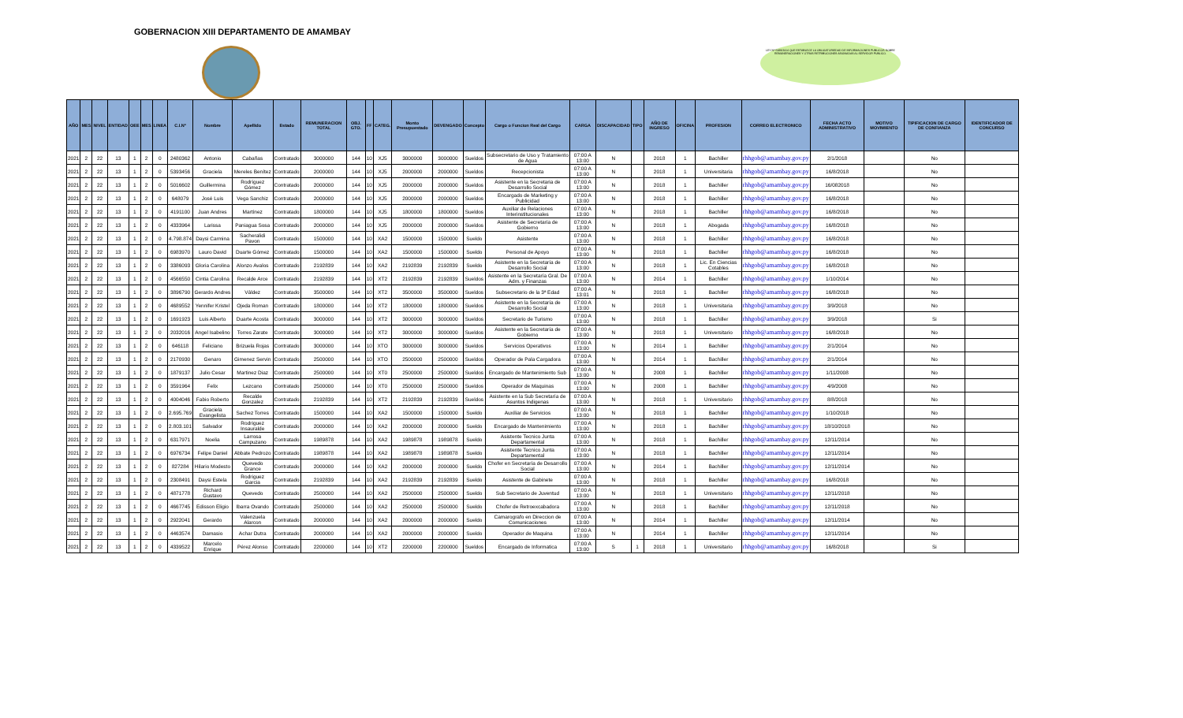GOBERNACION XIII DEPARTAMENTO DE AMAMBAY
LEY Nº 5189/2014 QUE ESTABLECE LA OBLIGATORIEDAD DE INFORMACIONES PUBLICOS SOBRE REMUNERACIONES Y OTRAS RETRIBUCIONES ASIGNADAS AL SERVIDOR PUBLICO.
| AÑO | MES | NIVEL | ENTIDAD | OEE | MES | LINEA | C.I.Nº | Nombre | Apellido | Estado | REMUNERACION TOTAL | OBJ. GTO. | FF | CATEG. | Monto Presupuestado | DEVENGADO | Concepto | Cargo o Funcion Real del Cargo | CARGA | DISCAPACIDAD | TIPO | AÑO DE INGRESO | OFICINA | PROFESION | CORREO ELECTRONICO | FECHA ACTO ADMINISTRATIVO | MOTIVO MOVIMIENTO | TIPIFICACION DE CARGO DE CONFIANZA | IDENTIFICADOR DE CONCURSO |
| --- | --- | --- | --- | --- | --- | --- | --- | --- | --- | --- | --- | --- | --- | --- | --- | --- | --- | --- | --- | --- | --- | --- | --- | --- | --- | --- | --- | --- | --- |
| 2021 | 2 | 22 | 13 | 1 | 2 | 0 | 2480362 | Antonio | Cabañas | Contratado | 3000000 | 144 | 10 | XJ5 | 3000000 | 3000000 | Sueldos | Subsecretario de Uso y Tratamiento de Agua | 07:00 A 13:00 | N | | 2018 | 1 | Bachiller | rhhgob@amambay.gov.py | 2/1/2018 | | No | |
| 2021 | 2 | 22 | 13 | 1 | 2 | 0 | 5393456 | Graciela | Mereles Benítez | Contratado | 2000000 | 144 | 10 | XJ5 | 2000000 | 2000000 | Sueldos | Recepcionista | 07:00 A 13:00 | N | | 2018 | 1 | Universitaria | rhhgob@amambay.gov.py | 16/8/2018 | | No | |
| 2021 | 2 | 22 | 13 | 1 | 2 | 0 | 5016602 | Guillermina | Rodríguez Gómez | Contratado | 2000000 | 144 | 10 | XJ5 | 2000000 | 2000000 | Sueldos | Asistente en la Secretaria de Desarrollo Social | 07:00 A 13:00 | N | | 2018 | 1 | Bachiller | rhhgob@amambay.gov.py | 16/082018 | | No | |
| 2021 | 2 | 22 | 13 | 1 | 2 | 0 | 648079 | José Luis | Vega Sanchiz | Contratado | 2000000 | 144 | 10 | XJ5 | 2000000 | 2000000 | Sueldos | Encargado de Marketing y Publicidad | 07:00 A 13:00 | N | | 2018 | 1 | Bachiller | rhhgob@amambay.gov.py | 16/8/2018 | | No | |
| 2021 | 2 | 22 | 13 | 1 | 2 | 0 | 4191100 | Juan Andres | Martínez | Contratado | 1800000 | 144 | 10 | XJ5 | 1800000 | 1800000 | Sueldos | Auxiliar de Relaciones Interinstitucionales | 07:00 A 13:00 | N | | 2018 | 1 | Bachiller | rhhgob@amambay.gov.py | 16/8/2018 | | No | |
| 2021 | 2 | 22 | 13 | 1 | 2 | 0 | 4333964 | Larissa | Paniagua Sosa | Contratado | 2000000 | 144 | 10 | XJ5 | 2000000 | 2000000 | Sueldos | Asistente de Secretaría de Gobierno | 07:00 A 13:00 | N | | 2018 | 1 | Abogada | rhhgob@amambay.gov.py | 16/8/2018 | | No | |
| 2021 | 2 | 22 | 13 | 1 | 2 | 0 | 4.798.874 | Daysi Carmina | Sacheralidi Pavon | Contratado | 1500000 | 144 | 10 | XA2 | 1500000 | 1500000 | Sueldo | Asistente | 07:00 A 13:00 | N | | 2018 | 1 | Bachiller | rhhgob@amambay.gov.py | 16/8/2018 | | No | |
| 2021 | 2 | 22 | 13 | 1 | 2 | 0 | 6983970 | Lauro David | Duarte Gómez | Contratado | 1500000 | 144 | 10 | XA2 | 1500000 | 1500000 | Sueldo | Personal de Apoyo | 07:00 A 13:00 | N | | 2018 | 1 | Bachiller | rhhgob@amambay.gov.py | 16/8/2018 | | No | |
| 2021 | 2 | 22 | 13 | 1 | 2 | 0 | 3386093 | Gloria Carolina | Alonzo Avalos | Contratado | 2192839 | 144 | 10 | XA2 | 2192839 | 2192839 | Sueldo | Asistente en la Secretaría de Desarrollo Social | 07:00 A 13:00 | N | | 2018 | 1 | Lic. En Ciencias Cotables | rhhgob@amambay.gov.py | 16/8/2018 | | No | |
| 2021 | 2 | 22 | 13 | 1 | 2 | 0 | 4566550 | Cintia Carolina | Recalde Arce | Contratado | 2192839 | 144 | 10 | XT2 | 2192839 | 2192839 | Sueldos | Asistente en la Secretaría Gral. De Adm. y Finanzas | 07:00 A 13:00 | N | | 2014 | 1 | Bachiller | rhhgob@amambay.gov.py | 1/10/2014 | | No | |
| 2021 | 2 | 22 | 13 | 1 | 2 | 0 | 3896790 | Gerardo Andres | Váldez | Contratado | 3500000 | 144 | 10 | XT2 | 3500000 | 3500000 | Sueldos | Subsecretario de la 3ª Edad | 07:00 A 13:01 | N | | 2018 | 1 | Bachiller | rhhgob@amambay.gov.py | 16/8/2018 | | No | |
| 2021 | 2 | 22 | 13 | 1 | 2 | 0 | 4689552 | Yennifer Kristel | Ojeda Roman | Contratado | 1800000 | 144 | 10 | XT2 | 1800000 | 1800000 | Sueldos | Asistente en la Secretaría de Desarrollo Social | 07:00 A 13:00 | N | | 2018 | 1 | Universitaria | rhhgob@amambay.gov.py | 3/9/2018 | | No | |
| 2021 | 2 | 22 | 13 | 1 | 2 | 0 | 1691923 | Luis Alberto | Duarte Acosta | Contratado | 3000000 | 144 | 10 | XT2 | 3000000 | 3000000 | Sueldos | Secretario de Turismo | 07:00 A 13:00 | N | | 2018 | 1 | Bachiller | rhhgob@amambay.gov.py | 3/9/2018 | | Si | |
| 2021 | 2 | 22 | 13 | 1 | 2 | 0 | 2032016 | Angel Isabelino | Torres Zarate | Contratado | 3000000 | 144 | 10 | XT2 | 3000000 | 3000000 | Sueldos | Asistente en la Secretaría de Gobierno | 07:00 A 13:00 | N | | 2018 | 1 | Universitario | rhhgob@amambay.gov.py | 16/8/2018 | | No | |
| 2021 | 2 | 22 | 13 | 1 | 2 | 0 | 646118 | Feliciano | Brizuela Rojas | Contratado | 3000000 | 144 | 10 | XTO | 3000000 | 3000000 | Sueldos | Servicios Operativos | 07:00 A 13:00 | N | | 2014 | 1 | Bachiller | rhhgob@amambay.gov.py | 2/1/2014 | | No | |
| 2021 | 2 | 22 | 13 | 1 | 2 | 0 | 2170930 | Genaro | Gimenez Servin | Contratado | 2500000 | 144 | 10 | XTO | 2500000 | 2500000 | Sueldos | Operador de Pala Cargadora | 07:00 A 13:00 | N | | 2014 | 1 | Bachiller | rhhgob@amambay.gov.py | 2/1/2014 | | No | |
| 2021 | 2 | 22 | 13 | 1 | 2 | 0 | 1879137 | Julio Cesar | Martinez Diaz | Contratado | 2500000 | 144 | 10 | XT0 | 2500000 | 2500000 | Sueldos | Encargado de Mantenimiento Sub | 07:00 A 13:00 | N | | 2008 | 1 | Bachiller | rhhgob@amambay.gov.py | 1/11/2008 | | No | |
| 2021 | 2 | 22 | 13 | 1 | 2 | 0 | 3591964 | Felix | Lezcano | Contratado | 2500000 | 144 | 10 | XT0 | 2500000 | 2500000 | Sueldos | Operador de Maquinas | 07:00 A 13:00 | N | | 2008 | 1 | Bachiller | rhhgob@amambay.gov.py | 4/9/2008 | | No | |
| 2021 | 2 | 22 | 13 | 1 | 2 | 0 | 4004046 | Fabio Roberto | Recalde Gonzalez | Contratado | 2192839 | 144 | 10 | XT2 | 2192839 | 2192839 | Sueldos | Asistente en la Sub Secretaría de Asuntos Indigenas | 07:00 A 13:00 | N | | 2018 | 1 | Universitario | rhhgob@amambay.gov.py | 8/8/2018 | | No | |
| 2021 | 2 | 22 | 13 | 1 | 2 | 0 | 2.695.769 | Graciela Evangelista | Sachez Torres | Contratado | 1500000 | 144 | 10 | XA2 | 1500000 | 1500000 | Sueldo | Auxiliar de Servicios | 07:00 A 13:00 | N | | 2018 | 1 | Bachiller | rhhgob@amambay.gov.py | 1/10/2018 | | No | |
| 2021 | 2 | 22 | 13 | 1 | 2 | 0 | 2.803.101 | Salvador | Rodriguez Insauralde | Contratado | 2000000 | 144 | 10 | XA2 | 2000000 | 2000000 | Sueldo | Encargado de Mantenimiento | 07:00 A 13:00 | N | | 2018 | 1 | Bachiller | rhhgob@amambay.gov.py | 18/10/2018 | | No | |
| 2021 | 2 | 22 | 13 | 1 | 2 | 0 | 6317971 | Noelia | Larrosa Campuzano | Contratado | 1989878 | 144 | 10 | XA2 | 1989878 | 1989878 | Sueldo | Asistente Tecnico Junta Departamental | 07:00 A 13:00 | N | | 2018 | 1 | Bachiller | rhhgob@amambay.gov.py | 12/11/2014 | | No | |
| 2021 | 2 | 22 | 13 | 1 | 2 | 0 | 6976734 | Felipe Daniel | Abbate Pedrozo | Contratado | 1989878 | 144 | 10 | XA2 | 1989878 | 1989878 | Sueldo | Asistente Tecnico Junta Departamental | 07:00 A 13:00 | N | | 2018 | 1 | Bachiller | rhhgob@amambay.gov.py | 12/11/2014 | | No | |
| 2021 | 2 | 22 | 13 | 1 | 2 | 0 | 827284 | Hilario Modesto | Quevedo Grance | Contratado | 2000000 | 144 | 10 | XA2 | 2000000 | 2000000 | Sueldo | Chofer en Secretaría de Desarrollo Social | 07:00 A 13:00 | N | | 2014 | 1 | Bachiller | rhhgob@amambay.gov.py | 12/11/2014 | | No | |
| 2021 | 2 | 22 | 13 | 1 | 2 | 0 | 2308491 | Daysi Estela | Rodriguez Garcia | Contratado | 2192839 | 144 | 10 | XA2 | 2192839 | 2192839 | Sueldo | Asistente de Gabinete | 07:00 A 13:00 | N | | 2018 | 1 | Bachiller | rhhgob@amambay.gov.py | 16/8/2018 | | No | |
| 2021 | 2 | 22 | 13 | 1 | 2 | 0 | 4871778 | Richard Gustavo | Quevedo | Contratado | 2500000 | 144 | 10 | XA2 | 2500000 | 2500000 | Sueldo | Sub Secretario de Juventud | 07:00 A 13:00 | N | | 2018 | 1 | Universitario | rhhgob@amambay.gov.py | 12/11/2018 | | No | |
| 2021 | 2 | 22 | 13 | 1 | 2 | 0 | 4667745 | Edisson Eligio | Ibarra Ovando | Contratado | 2500000 | 144 | 10 | XA2 | 2500000 | 2500000 | Sueldo | Chofer de Retroexcabadora | 07:00 A 13:00 | N | | 2018 | 1 | Bachiller | rhhgob@amambay.gov.py | 12/11/2018 | | No | |
| 2021 | 2 | 22 | 13 | 1 | 2 | 0 | 2922041 | Gerardo | Valenzuela Alarcon | Contratado | 2000000 | 144 | 10 | XA2 | 2000000 | 2000000 | Sueldo | Camarografo en Direccion de Comunicaciones | 07:00 A 13:00 | N | | 2014 | 1 | Bachiller | rhhgob@amambay.gov.py | 12/11/2014 | | No | |
| 2021 | 2 | 22 | 13 | 1 | 2 | 0 | 4463574 | Damasio | Achar Dutra | Contratado | 2000000 | 144 | 10 | XA2 | 2000000 | 2000000 | Sueldo | Operador de Maquina | 07:00 A 13:00 | N | | 2014 | 1 | Bachiller | rhhgob@amambay.gov.py | 12/11/2014 | | No | |
| 2021 | 2 | 22 | 13 | 1 | 2 | 0 | 4339522 | Marcelo Enrique | Pérez Alonso | Contratado | 2200000 | 144 | 10 | XT2 | 2200000 | 2200000 | Sueldos | Encargado de Informatica | 07:00 A 13:00 | S | 1 | 2018 | 1 | Universitario | rhhgob@amambay.gov.py | 16/8/2018 | | Si | |